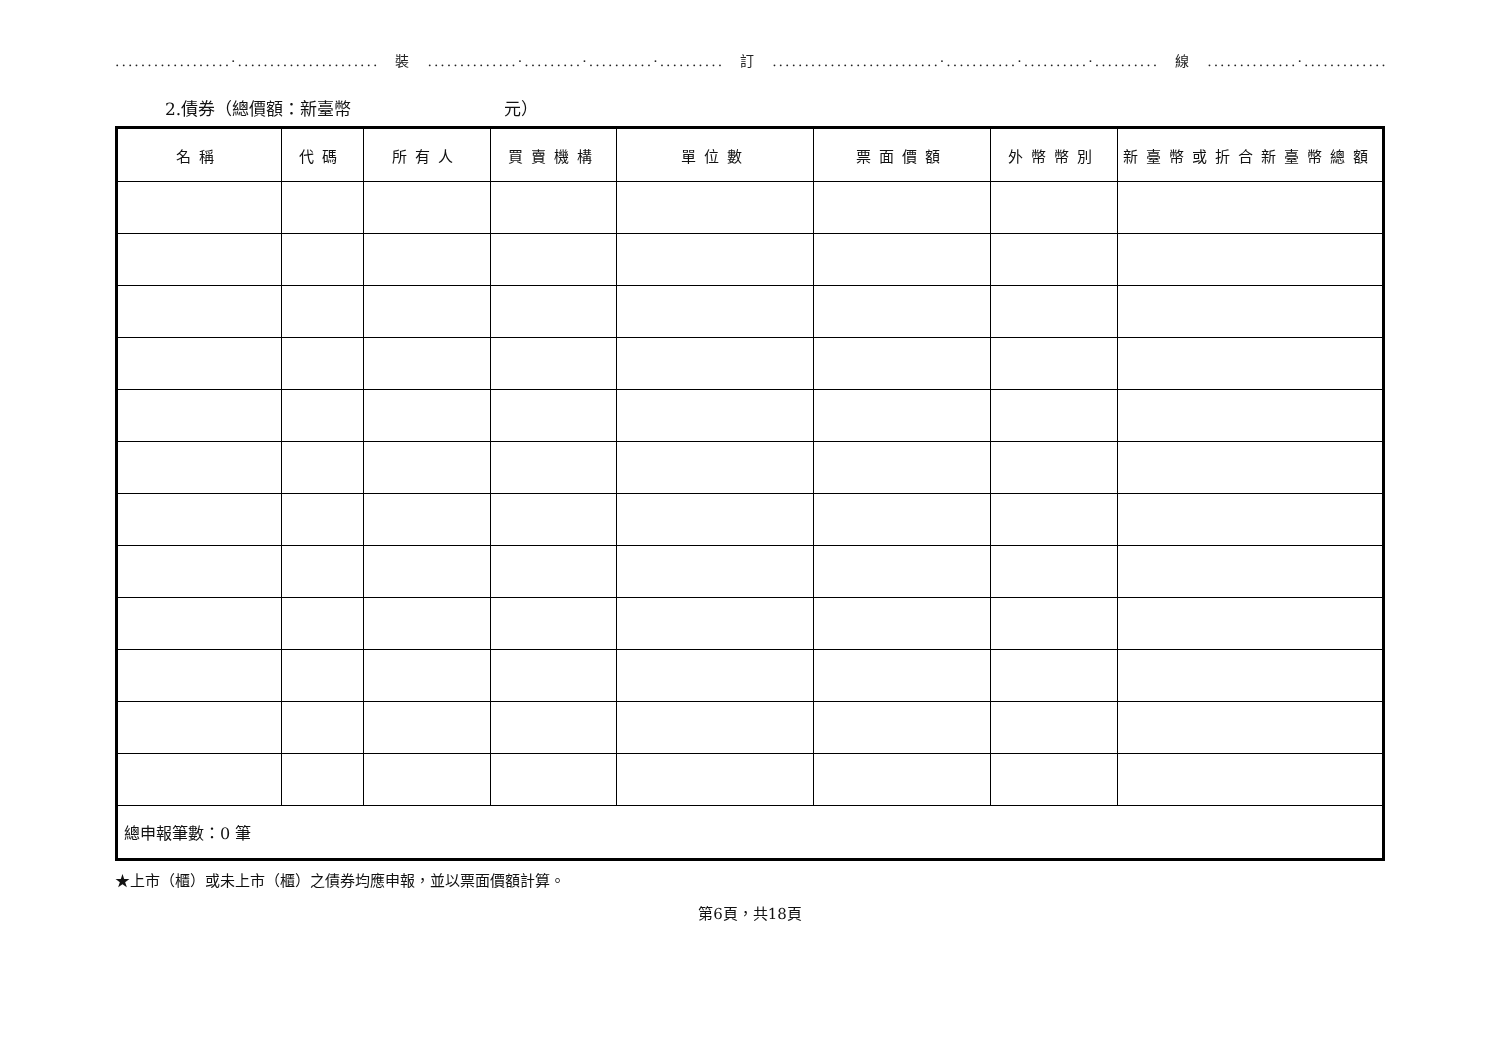..................·......................　裝　..............·.........·..........·..........　訂　..........................·...........·..........·..........　線　..............·....................
2.債券（總價額：新臺幣　　　　　　　　　元）
| 名稱 | 代碼 | 所有人 | 買賣機構 | 單位數 | 票面價額 | 外幣幣別 | 新臺幣或折合新臺幣總額 |
| --- | --- | --- | --- | --- | --- | --- | --- |
| 總申報筆數：0 筆 | | | | | | | |
★上市（櫃）或未上市（櫃）之債券均應申報，並以票面價額計算。
第6頁，共18頁